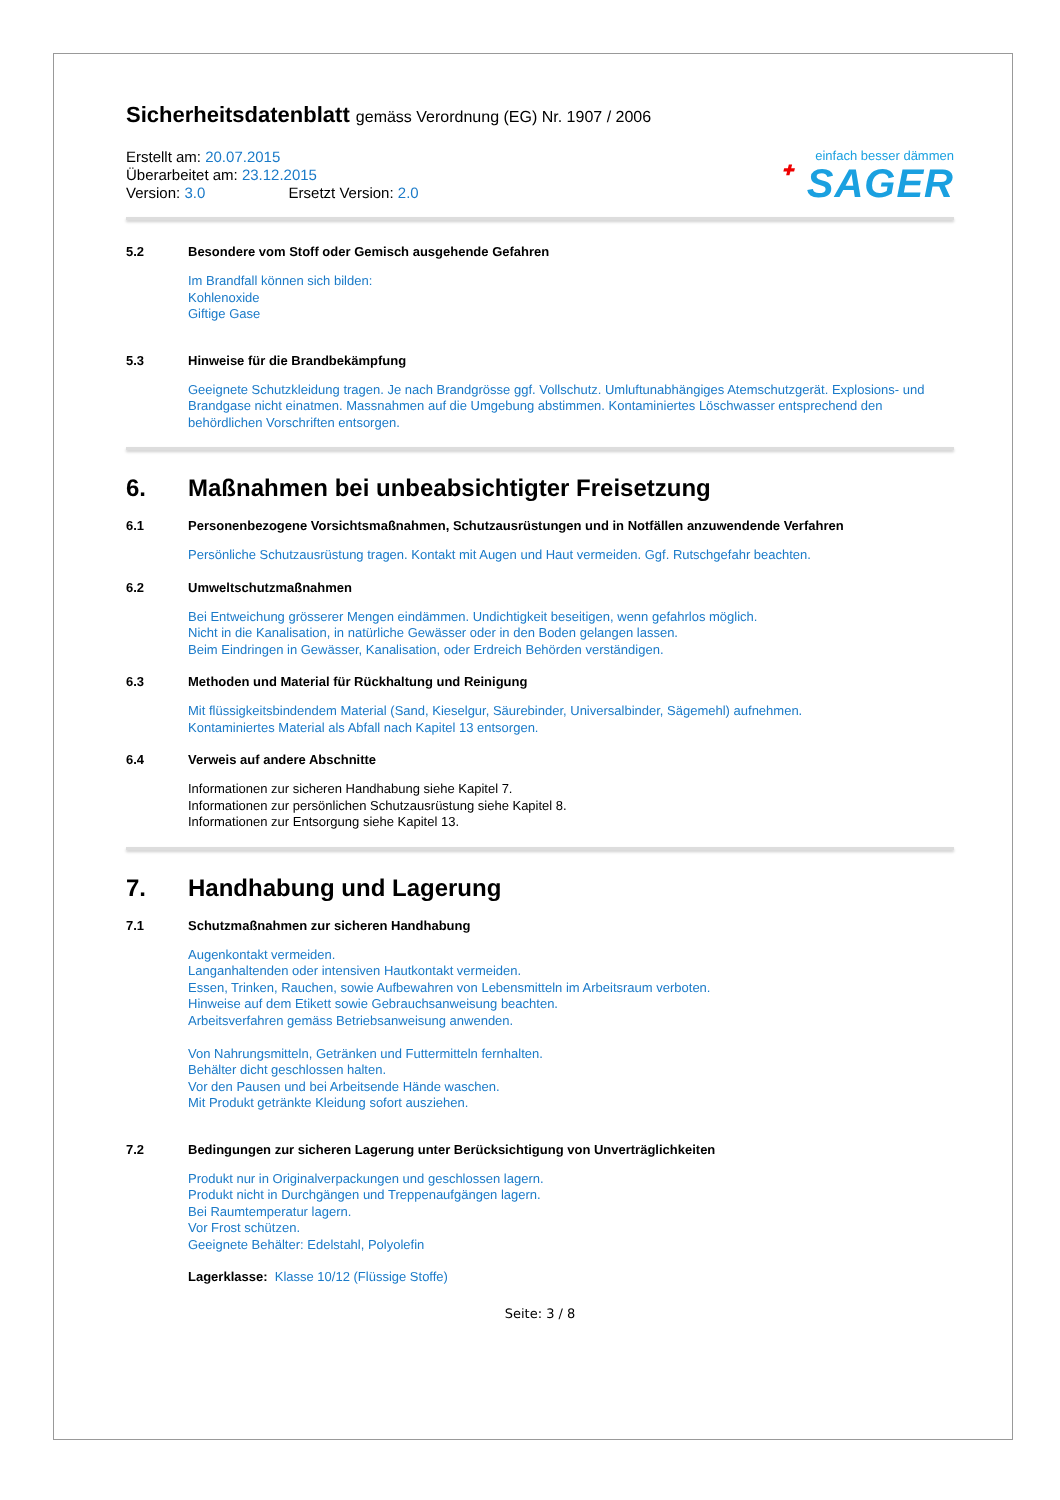Sicherheitsdatenblatt gemäss Verordnung (EG) Nr. 1907 / 2006
Erstellt am: 20.07.2015
Überarbeitet am: 23.12.2015
Version: 3.0 Ersetzt Version: 2.0
einfach besser dämmen
✚ SAGER
5.2 Besondere vom Stoff oder Gemisch ausgehende Gefahren
Im Brandfall können sich bilden:
Kohlenoxide
Giftige Gase
5.3 Hinweise für die Brandbekämpfung
Geeignete Schutzkleidung tragen. Je nach Brandgrösse ggf. Vollschutz. Umluftunabhängiges Atemschutzgerät. Explosions- und Brandgase nicht einatmen. Massnahmen auf die Umgebung abstimmen. Kontaminiertes Löschwasser entsprechend den behördlichen Vorschriften entsorgen.
6. Maßnahmen bei unbeabsichtigter Freisetzung
6.1 Personenbezogene Vorsichtsmaßnahmen, Schutzausrüstungen und in Notfällen anzuwendende Verfahren
Persönliche Schutzausrüstung tragen. Kontakt mit Augen und Haut vermeiden. Ggf. Rutschgefahr beachten.
6.2 Umweltschutzmaßnahmen
Bei Entweichung grösserer Mengen eindämmen. Undichtigkeit beseitigen, wenn gefahrlos möglich.
Nicht in die Kanalisation, in natürliche Gewässer oder in den Boden gelangen lassen.
Beim Eindringen in Gewässer, Kanalisation, oder Erdreich Behörden verständigen.
6.3 Methoden und Material für Rückhaltung und Reinigung
Mit flüssigkeitsbindendem Material (Sand, Kieselgur, Säurebinder, Universalbinder, Sägemehl) aufnehmen.
Kontaminiertes Material als Abfall nach Kapitel 13 entsorgen.
6.4 Verweis auf andere Abschnitte
Informationen zur sicheren Handhabung siehe Kapitel 7.
Informationen zur persönlichen Schutzausrüstung siehe Kapitel 8.
Informationen zur Entsorgung siehe Kapitel 13.
7. Handhabung und Lagerung
7.1 Schutzmaßnahmen zur sicheren Handhabung
Augenkontakt vermeiden.
Langanhaltenden oder intensiven Hautkontakt vermeiden.
Essen, Trinken, Rauchen, sowie Aufbewahren von Lebensmitteln im Arbeitsraum verboten.
Hinweise auf dem Etikett sowie Gebrauchsanweisung beachten.
Arbeitsverfahren gemäss Betriebsanweisung anwenden.
Von Nahrungsmitteln, Getränken und Futtermitteln fernhalten.
Behälter dicht geschlossen halten.
Vor den Pausen und bei Arbeitsende Hände waschen.
Mit Produkt getränkte Kleidung sofort ausziehen.
7.2 Bedingungen zur sicheren Lagerung unter Berücksichtigung von Unverträglichkeiten
Produkt nur in Originalverpackungen und geschlossen lagern.
Produkt nicht in Durchgängen und Treppenaufgängen lagern.
Bei Raumtemperatur lagern.
Vor Frost schützen.
Geeignete Behälter: Edelstahl, Polyolefin
Lagerklasse: Klasse 10/12 (Flüssige Stoffe)
Seite: 3 / 8